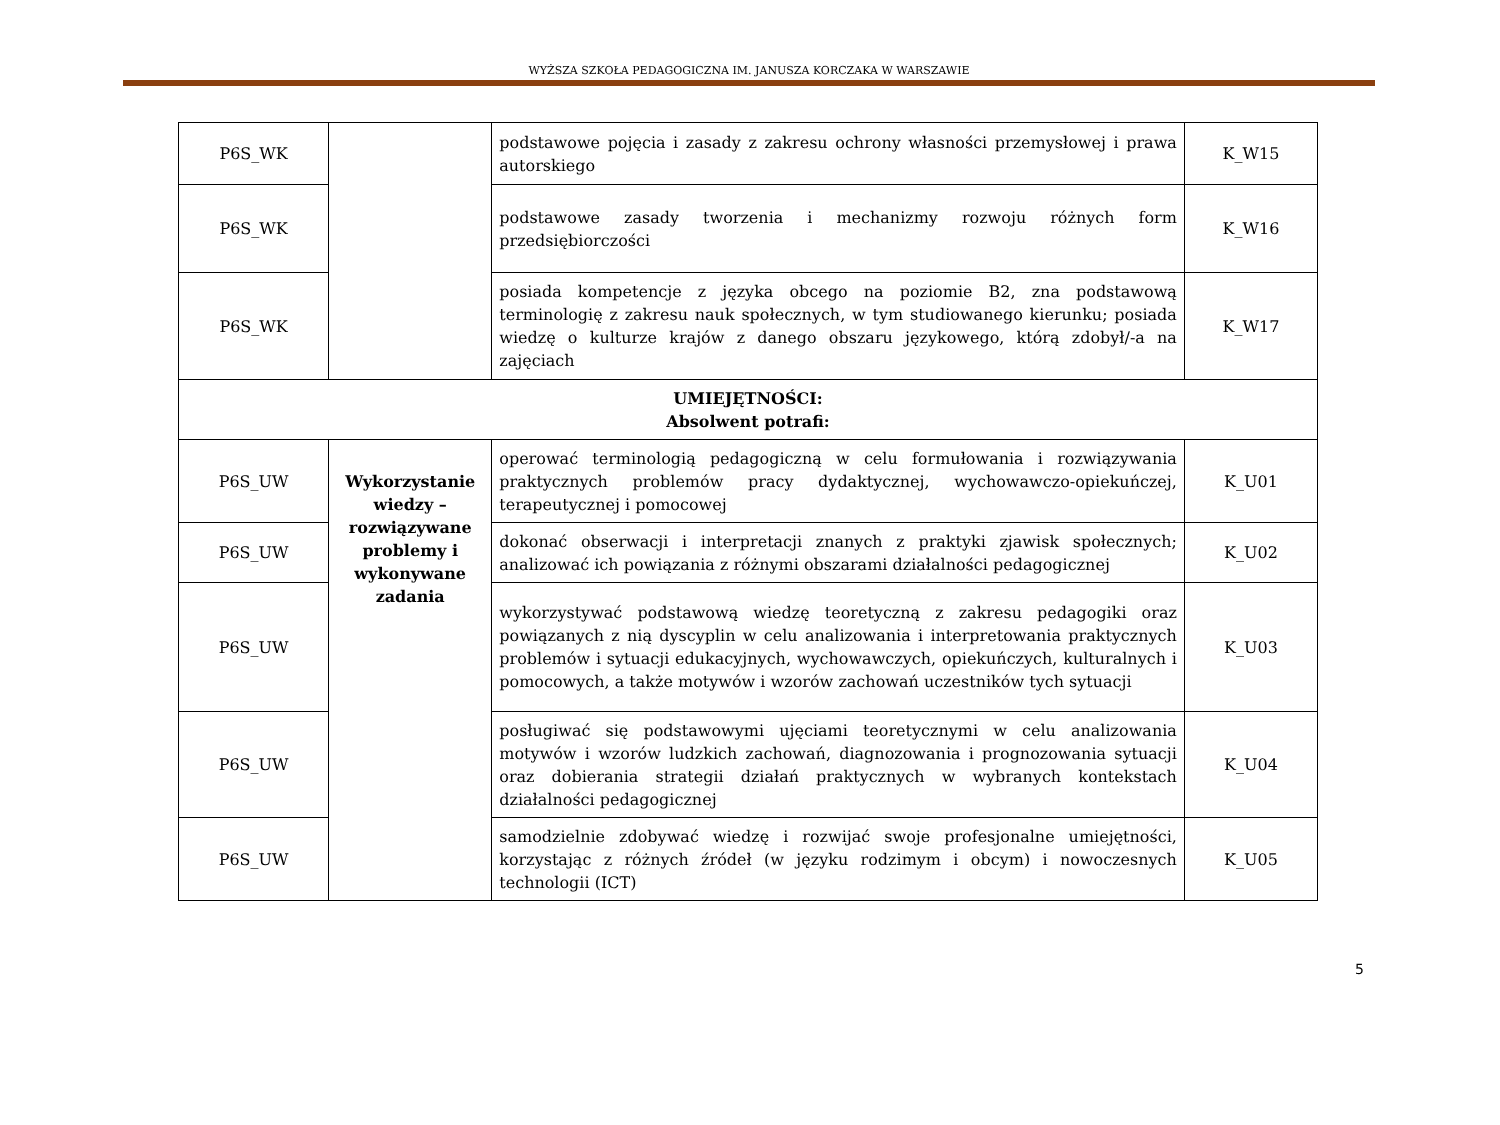WYŻSZA SZKOŁA PEDAGOGICZNA IM. JANUSZA KORCZAKA W WARSZAWIE
| P6S_WK | | podstawowe pojęcia i zasady z zakresu ochrony własności przemysłowej i prawa autorskiego | K_W15 |
| P6S_WK | | podstawowe zasady tworzenia i mechanizmy rozwoju różnych form przedsiębiorczości | K_W16 |
| P6S_WK | | posiada kompetencje z języka obcego na poziomie B2, zna podstawową terminologię z zakresu nauk społecznych, w tym studiowanego kierunku; posiada wiedzę o kulturze krajów z danego obszaru językowego, którą zdobył/-a na zajęciach | K_W17 |
| UMIEJĘTNOŚCI: Absolwent potrafi: | | | |
| P6S_UW | Wykorzystanie wiedzy – rozwiązywane problemy i wykonywane zadania | operować terminologią pedagogiczną w celu formułowania i rozwiązywania praktycznych problemów pracy dydaktycznej, wychowawczo-opiekuńczej, terapeutycznej i pomocowej | K_U01 |
| P6S_UW | | dokonać obserwacji i interpretacji znanych z praktyki zjawisk społecznych; analizować ich powiązania z różnymi obszarami działalności pedagogicznej | K_U02 |
| P6S_UW | | wykorzystywać podstawową wiedzę teoretyczną z zakresu pedagogiki oraz powiązanych z nią dyscyplin w celu analizowania i interpretowania praktycznych problemów i sytuacji edukacyjnych, wychowawczych, opiekuńczych, kulturalnych i pomocowych, a także motywów i wzorów zachowań uczestników tych sytuacji | K_U03 |
| P6S_UW | | posługiwać się podstawowymi ujęciami teoretycznymi w celu analizowania motywów i wzorów ludzkich zachowań, diagnozowania i prognozowania sytuacji oraz dobierania strategii działań praktycznych w wybranych kontekstach działalności pedagogicznej | K_U04 |
| P6S_UW | | samodzielnie zdobywać wiedzę i rozwijać swoje profesjonalne umiejętności, korzystając z różnych źródeł (w języku rodzimym i obcym) i nowoczesnych technologii (ICT) | K_U05 |
5